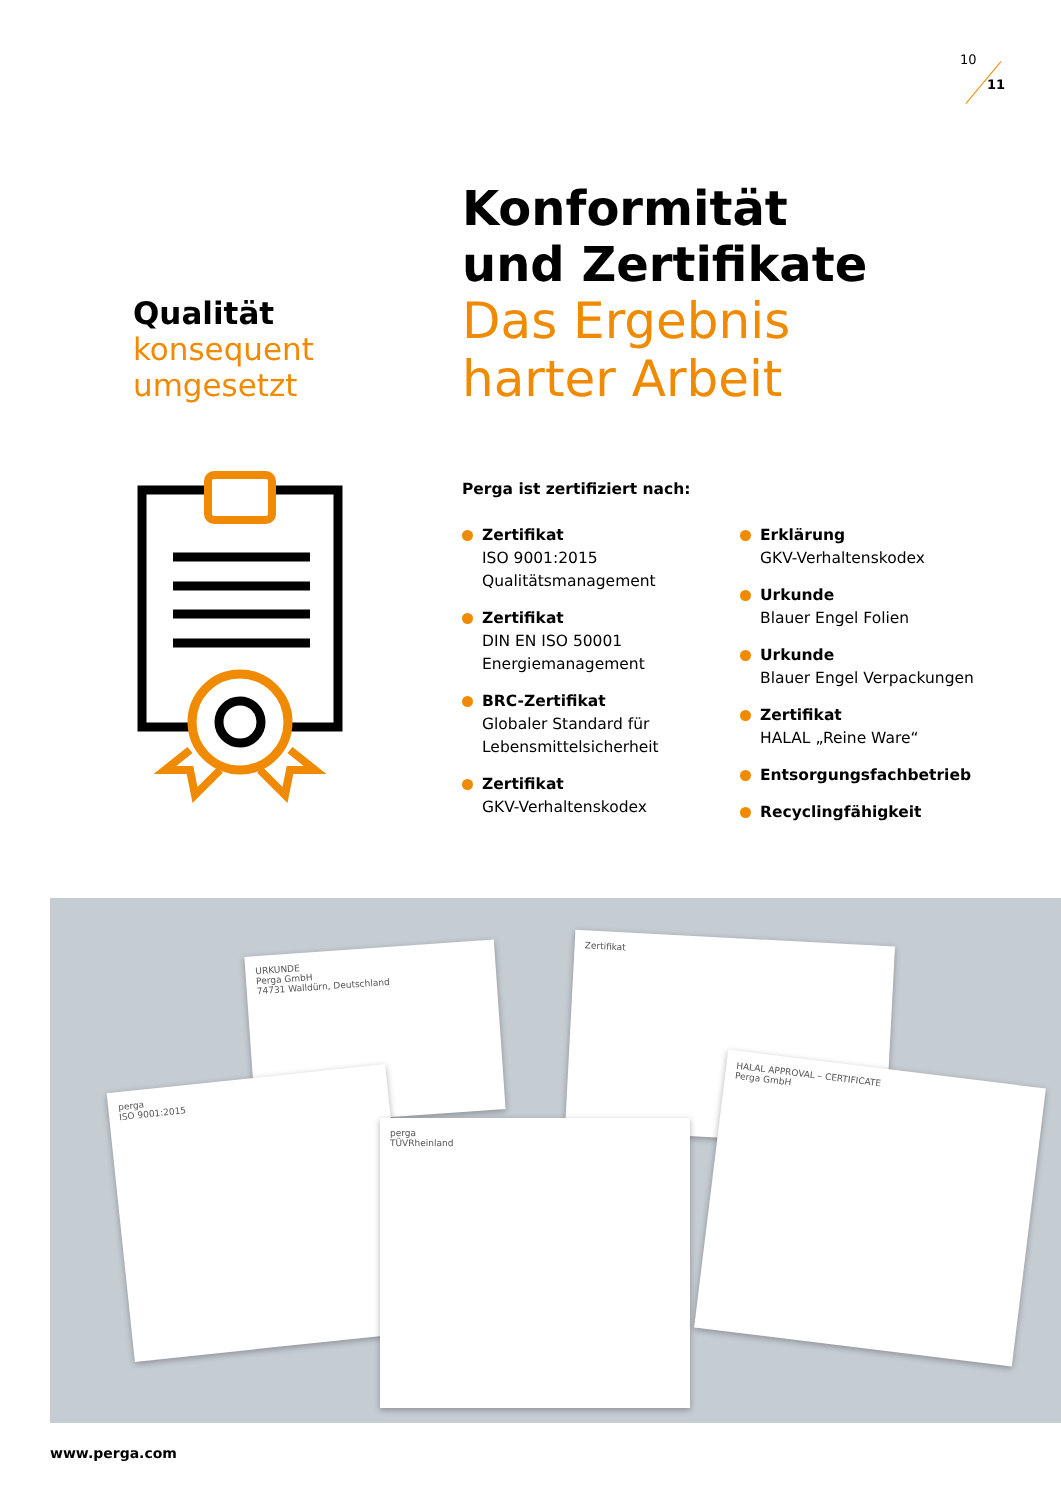10
11
Qualität
konsequent
umgesetzt
Konformität
und Zertifikate
Das Ergebnis
harter Arbeit
Perga ist zertifiziert nach:
Zertifikat
ISO 9001:2015
Qualitätsmanagement
Zertifikat
DIN EN ISO 50001
Energiemanagement
BRC-Zertifikat
Globaler Standard für
Lebensmittelsicherheit
Zertifikat
GKV-Verhaltenskodex
Erklärung
GKV-Verhaltenskodex
Urkunde
Blauer Engel Folien
Urkunde
Blauer Engel Verpackungen
Zertifikat
HALAL „Reine Ware“
Entsorgungsfachbetrieb
Recyclingfähigkeit
URKUNDE
Perga GmbH
74731 Walldürn, Deutschland
Zertifikat
perga
ISO 9001:2015
perga
TÜVRheinland
HALAL APPROVAL – CERTIFICATE
Perga GmbH
www.perga.com